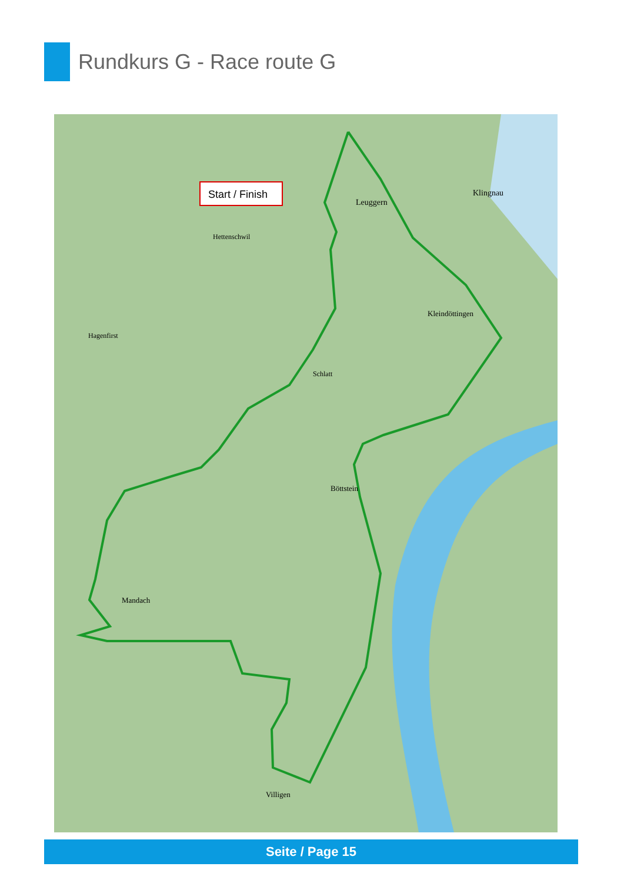Rundkurs G - Race route G
Start / Finish
Leuggern
Klingnau
Hettenschwil
Kleindöttingen
Hagenfirst
Schlatt
Böttstein
Mandach
Villigen
Seite / Page 15